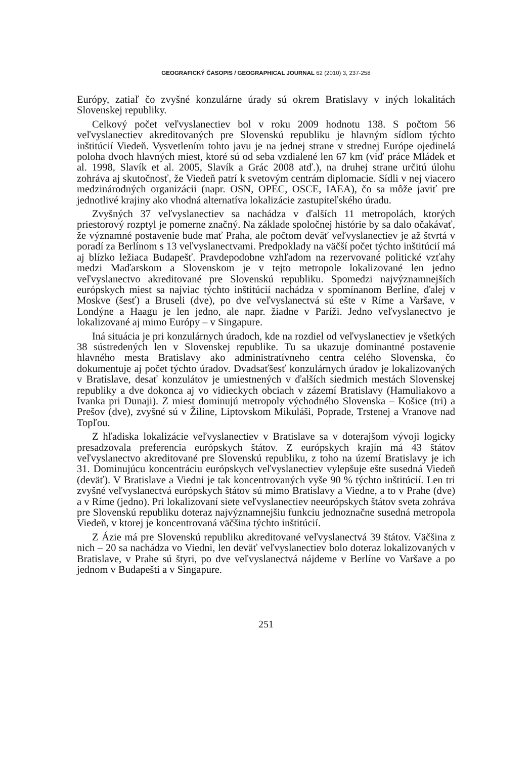GEOGRAFICKÝ ČASOPIS / GEOGRAPHICAL JOURNAL 62 (2010) 3, 237-258
Európy, zatiaľ čo zvyšné konzulárne úrady sú okrem Bratislavy v iných lokalitách Slovenskej republiky.
Celkový počet veľvyslanectiev bol v roku 2009 hodnotu 138. S počtom 56 veľvyslanectiev akreditovaných pre Slovenskú republiku je hlavným sídlom týchto inštitúcií Viedeň. Vysvetlením tohto javu je na jednej strane v strednej Európe ojedinelá poloha dvoch hlavných miest, ktoré sú od seba vzdialené len 67 km (viď práce Mládek et al. 1998, Slavík et al. 2005, Slavík a Grác 2008 atď.), na druhej strane určitú úlohu zohráva aj skutočnosť, že Viedeň patrí k svetovým centrám diplomacie. Sídli v nej viacero medzinárodných organizácii (napr. OSN, OPEC, OSCE, IAEA), čo sa môže javiť pre jednotlivé krajiny ako vhodná alternatíva lokalizácie zastupiteľského úradu.
Zvyšných 37 veľvyslanectiev sa nachádza v ďalších 11 metropolách, ktorých priestorový rozptyl je pomerne značný. Na základe spoločnej histórie by sa dalo očakávať, že významné postavenie bude mať Praha, ale počtom deväť veľvyslanectiev je až štvrtá v poradí za Berlínom s 13 veľvyslanectvami. Predpoklady na väčší počet týchto inštitúcií má aj blízko ležiaca Budapešť. Pravdepodobne vzhľadom na rezervované politické vzťahy medzi Maďarskom a Slovenskom je v tejto metropole lokalizované len jedno veľvyslanectvo akreditované pre Slovenskú republiku. Spomedzi najvýznamnejších európskych miest sa najviac týchto inštitúcií nachádza v spomínanom Berlíne, ďalej v Moskve (šesť) a Bruseli (dve), po dve veľvyslanectvá sú ešte v Ríme a Varšave, v Londýne a Haagu je len jedno, ale napr. žiadne v Paríži. Jedno veľvyslanectvo je lokalizované aj mimo Európy – v Singapure.
Iná situácia je pri konzulárnych úradoch, kde na rozdiel od veľvyslanectiev je všetkých 38 sústredených len v Slovenskej republike. Tu sa ukazuje dominantné postavenie hlavného mesta Bratislavy ako administratívneho centra celého Slovenska, čo dokumentuje aj počet týchto úradov. Dvadsaťšesť konzulárnych úradov je lokalizovaných v Bratislave, desať konzulátov je umiestnených v ďalších siedmich mestách Slovenskej republiky a dve dokonca aj vo vidieckych obciach v zázemí Bratislavy (Hamuliakovo a Ivanka pri Dunaji). Z miest dominujú metropoly východného Slovenska – Košice (tri) a Prešov (dve), zvyšné sú v Žiline, Liptovskom Mikuláši, Poprade, Trstenej a Vranove nad Topľou.
Z hľadiska lokalizácie veľvyslanectiev v Bratislave sa v doterajšom vývoji logicky presadzovala preferencia európskych štátov. Z európskych krajín má 43 štátov veľvyslanectvo akreditované pre Slovenskú republiku, z toho na území Bratislavy je ich 31. Dominujúcu koncentráciu európskych veľvyslanectiev vylepšuje ešte susedná Viedeň (deväť). V Bratislave a Viedni je tak koncentrovaných vyše 90 % týchto inštitúcií. Len tri zvyšné veľvyslanectvá európskych štátov sú mimo Bratislavy a Viedne, a to v Prahe (dve) a v Ríme (jedno). Pri lokalizovaní siete veľvyslanectiev neeurópskych štátov sveta zohráva pre Slovenskú republiku doteraz najvýznamnejšiu funkciu jednoznačne susedná metropola Viedeň, v ktorej je koncentrovaná väčšina týchto inštitúcií.
Z Ázie má pre Slovenskú republiku akreditované veľvyslanectvá 39 štátov. Väčšina z nich – 20 sa nachádza vo Viedni, len deväť veľvyslanectiev bolo doteraz lokalizovaných v Bratislave, v Prahe sú štyri, po dve veľvyslanectvá nájdeme v Berlíne vo Varšave a po jednom v Budapešti a v Singapure.
251